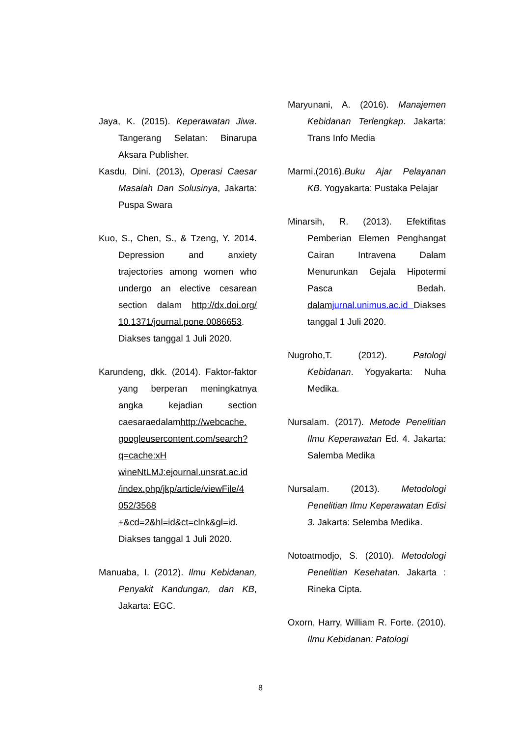Jaya, K. (2015). Keperawatan Jiwa. Tangerang Selatan: Binarupa Aksara Publisher.
Kasdu, Dini. (2013), Operasi Caesar Masalah Dan Solusinya, Jakarta: Puspa Swara
Kuo, S., Chen, S., & Tzeng, Y. 2014. Depression and anxiety trajectories among women who undergo an elective cesarean section dalam http://dx.doi.org/ 10.1371/journal.pone.0086653. Diakses tanggal 1 Juli 2020.
Karundeng, dkk. (2014). Faktor-faktor yang berperan meningkatnya angka kejadian section caesaraedalamhttp://webcache. googleusercontent.com/search? q=cache:xH wineNtLMJ:ejournal.unsrat.ac.id /index.php/jkp/article/viewFile/4 052/3568 +&cd=2&hl=id&ct=clnk&gl=id. Diakses tanggal 1 Juli 2020.
Manuaba, I. (2012). Ilmu Kebidanan, Penyakit Kandungan, dan KB, Jakarta: EGC.
Maryunani, A. (2016). Manajemen Kebidanan Terlengkap. Jakarta: Trans Info Media
Marmi.(2016).Buku Ajar Pelayanan KB. Yogyakarta: Pustaka Pelajar
Minarsih, R. (2013). Efektifitas Pemberian Elemen Penghangat Cairan Intravena Dalam Menurunkan Gejala Hipotermi Pasca Bedah. dalam jurnal.unimus.ac.id Diakses tanggal 1 Juli 2020.
Nugroho,T. (2012). Patologi Kebidanan. Yogyakarta: Nuha Medika.
Nursalam. (2017). Metode Penelitian Ilmu Keperawatan Ed. 4. Jakarta: Salemba Medika
Nursalam. (2013). Metodologi Penelitian Ilmu Keperawatan Edisi 3. Jakarta: Selemba Medika.
Notoatmodjo, S. (2010). Metodologi Penelitian Kesehatan. Jakarta : Rineka Cipta.
Oxorn, Harry, William R. Forte. (2010). Ilmu Kebidanan: Patologi
8